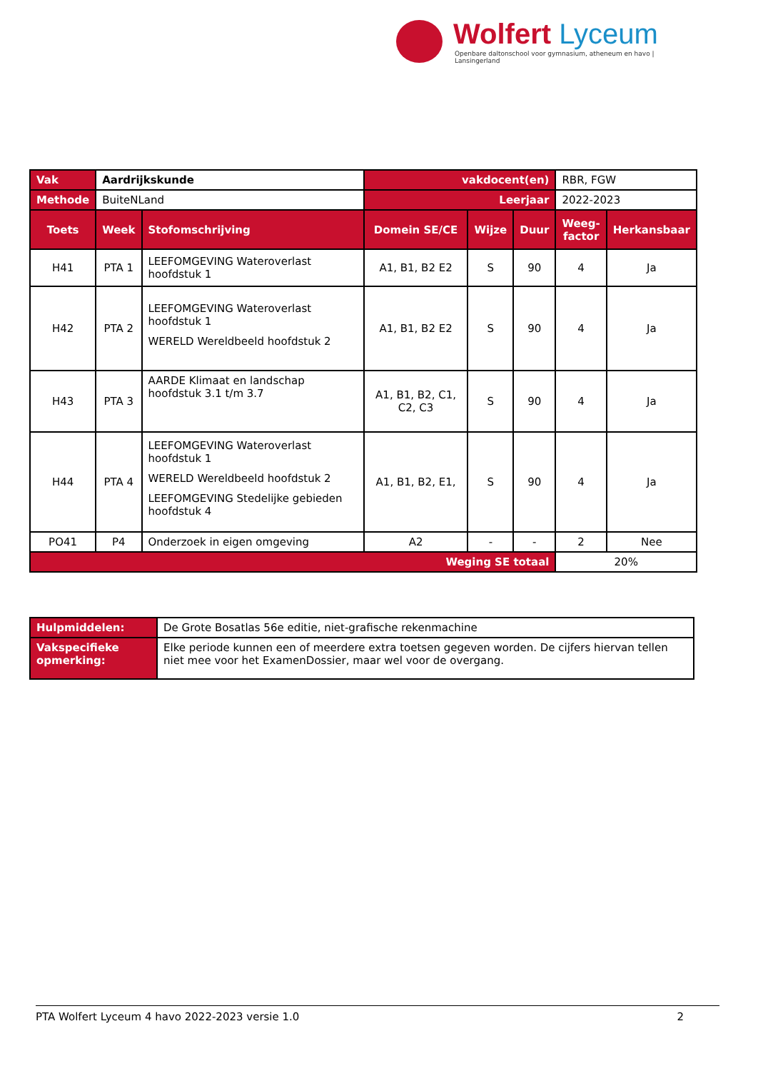Wolfert Lyceum
Openbare daltonschool voor gymnasium, atheneum en havo | Lansingerland
| Vak | Aardrijkskunde | | vakdocent(en) | | | RBR, FGW | |
| Methode | BuiteNLand | | Leerjaar | | | 2022-2023 | |
| Toets | Week | Stofomschrijving | Domein SE/CE | Wijze | Duur | Weeg- factor | Herkansbaar |
| H41 | PTA 1 | LEEFOMGEVING Wateroverlast hoofdstuk 1 | A1, B1, B2 E2 | S | 90 | 4 | Ja |
| H42 | PTA 2 | LEEFOMGEVING Wateroverlast hoofdstuk 1 WERELD Wereldbeeld hoofdstuk 2 | A1, B1, B2 E2 | S | 90 | 4 | Ja |
| H43 | PTA 3 | AARDE Klimaat en landschap hoofdstuk 3.1 t/m 3.7 | A1, B1, B2, C1, C2, C3 | S | 90 | 4 | Ja |
| H44 | PTA 4 | LEEFOMGEVING Wateroverlast hoofdstuk 1 WERELD Wereldbeeld hoofdstuk 2 LEEFOMGEVING Stedelijke gebieden hoofdstuk 4 | A1, B1, B2, E1, | S | 90 | 4 | Ja |
| PO41 | P4 | Onderzoek in eigen omgeving | A2 | - | - | 2 | Nee |
| Weging SE totaal | | | | | | 20% | |
| Hulpmiddelen: | De Grote Bosatlas 56e editie, niet-grafische rekenmachine |
| Vakspecifieke opmerking: | Elke periode kunnen een of meerdere extra toetsen gegeven worden. De cijfers hiervan tellen niet mee voor het ExamenDossier, maar wel voor de overgang. |
PTA Wolfert Lyceum 4 havo 2022-2023 versie 1.0 2